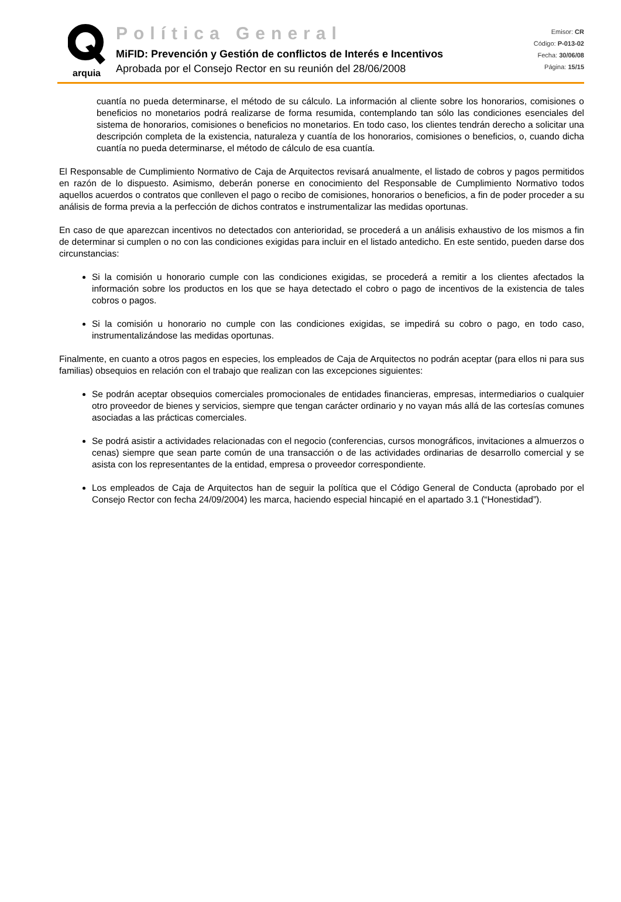arquia
Política General
MiFID: Prevención y Gestión de conflictos de Interés e Incentivos
Aprobada por el Consejo Rector en su reunión del 28/06/2008
Emisor: CR
Código: P-013-02
Fecha: 30/06/08
Página: 15/15
cuantía no pueda determinarse, el método de su cálculo. La información al cliente sobre los honorarios, comisiones o beneficios no monetarios podrá realizarse de forma resumida, contemplando tan sólo las condiciones esenciales del sistema de honorarios, comisiones o beneficios no monetarios. En todo caso, los clientes tendrán derecho a solicitar una descripción completa de la existencia, naturaleza y cuantía de los honorarios, comisiones o beneficios, o, cuando dicha cuantía no pueda determinarse, el método de cálculo de esa cuantía.
El Responsable de Cumplimiento Normativo de Caja de Arquitectos revisará anualmente, el listado de cobros y pagos permitidos en razón de lo dispuesto. Asimismo, deberán ponerse en conocimiento del Responsable de Cumplimiento Normativo todos aquellos acuerdos o contratos que conlleven el pago o recibo de comisiones, honorarios o beneficios, a fin de poder proceder a su análisis de forma previa a la perfección de dichos contratos e instrumentalizar las medidas oportunas.
En caso de que aparezcan incentivos no detectados con anterioridad, se procederá a un análisis exhaustivo de los mismos a fin de determinar si cumplen o no con las condiciones exigidas para incluir en el listado antedicho. En este sentido, pueden darse dos circunstancias:
Si la comisión u honorario cumple con las condiciones exigidas, se procederá a remitir a los clientes afectados la información sobre los productos en los que se haya detectado el cobro o pago de incentivos de la existencia de tales cobros o pagos.
Si la comisión u honorario no cumple con las condiciones exigidas, se impedirá su cobro o pago, en todo caso, instrumentalizándose las medidas oportunas.
Finalmente, en cuanto a otros pagos en especies, los empleados de Caja de Arquitectos no podrán aceptar (para ellos ni para sus familias) obsequios en relación con el trabajo que realizan con las excepciones siguientes:
Se podrán aceptar obsequios comerciales promocionales de entidades financieras, empresas, intermediarios o cualquier otro proveedor de bienes y servicios, siempre que tengan carácter ordinario y no vayan más allá de las cortesías comunes asociadas a las prácticas comerciales.
Se podrá asistir a actividades relacionadas con el negocio (conferencias, cursos monográficos, invitaciones a almuerzos o cenas) siempre que sean parte común de una transacción o de las actividades ordinarias de desarrollo comercial y se asista con los representantes de la entidad, empresa o proveedor correspondiente.
Los empleados de Caja de Arquitectos han de seguir la política que el Código General de Conducta (aprobado por el Consejo Rector con fecha 24/09/2004) les marca, haciendo especial hincapié en el apartado 3.1 (“Honestidad”).